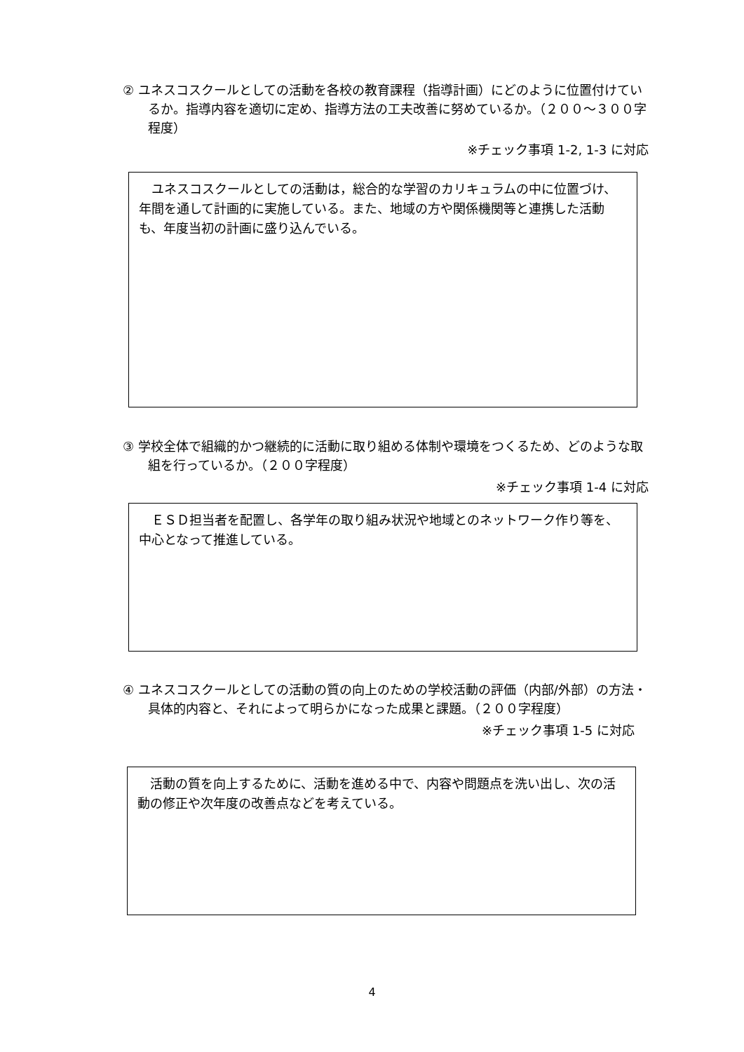② ユネスコスクールとしての活動を各校の教育課程（指導計画）にどのように位置付けているか。指導内容を適切に定め、指導方法の工夫改善に努めているか。（２００～３００字程度）
※チェック事項 1-2, 1-3 に対応
　ユネスコスクールとしての活動は，総合的な学習のカリキュラムの中に位置づけ、年間を通して計画的に実施している。また、地域の方や関係機関等と連携した活動も、年度当初の計画に盛り込んでいる。
③ 学校全体で組織的かつ継続的に活動に取り組める体制や環境をつくるため、どのような取組を行っているか。（２００字程度）
※チェック事項 1-4 に対応
　ＥＳＤ担当者を配置し、各学年の取り組み状況や地域とのネットワーク作り等を、中心となって推進している。
④ ユネスコスクールとしての活動の質の向上のための学校活動の評価（内部/外部）の方法・具体的内容と、それによって明らかになった成果と課題。（２００字程度）
※チェック事項 1-5 に対応
　活動の質を向上するために、活動を進める中で、内容や問題点を洗い出し、次の活動の修正や次年度の改善点などを考えている。
4